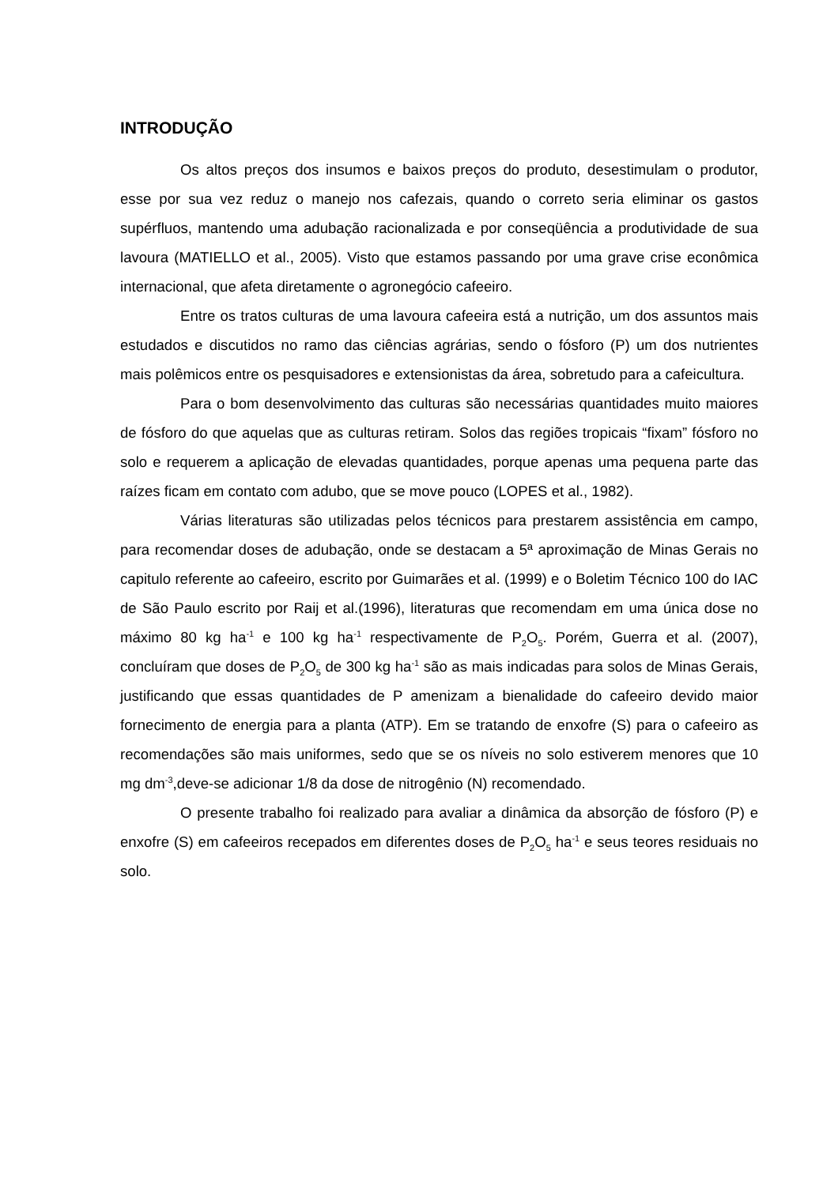INTRODUÇÃO
Os altos preços dos insumos e baixos preços do produto, desestimulam o produtor, esse por sua vez reduz o manejo nos cafezais, quando o correto seria eliminar os gastos supérfluos, mantendo uma adubação racionalizada e por conseqüência a produtividade de sua lavoura (MATIELLO et al., 2005). Visto que estamos passando por uma grave crise econômica internacional, que afeta diretamente o agronegócio cafeeiro.
Entre os tratos culturas de uma lavoura cafeeira está a nutrição, um dos assuntos mais estudados e discutidos no ramo das ciências agrárias, sendo o fósforo (P) um dos nutrientes mais polêmicos entre os pesquisadores e extensionistas da área, sobretudo para a cafeicultura.
Para o bom desenvolvimento das culturas são necessárias quantidades muito maiores de fósforo do que aquelas que as culturas retiram. Solos das regiões tropicais “fixam” fósforo no solo e requerem a aplicação de elevadas quantidades, porque apenas uma pequena parte das raízes ficam em contato com adubo, que se move pouco (LOPES et al., 1982).
Várias literaturas são utilizadas pelos técnicos para prestarem assistência em campo, para recomendar doses de adubação, onde se destacam a 5ª aproximação de Minas Gerais no capitulo referente ao cafeeiro, escrito por Guimarães et al. (1999) e o Boletim Técnico 100 do IAC de São Paulo escrito por Raij et al.(1996), literaturas que recomendam em uma única dose no máximo 80 kg ha<sup>-1</sup> e 100 kg ha<sup>-1</sup> respectivamente de P<sub>2</sub>O<sub>5</sub>. Porém, Guerra et al. (2007), concluíram que doses de P<sub>2</sub>O<sub>5</sub> de 300 kg ha<sup>-1</sup> são as mais indicadas para solos de Minas Gerais, justificando que essas quantidades de P amenizam a bienalidade do cafeeiro devido maior fornecimento de energia para a planta (ATP). Em se tratando de enxofre (S) para o cafeeiro as recomendações são mais uniformes, sedo que se os níveis no solo estiverem menores que 10 mg dm<sup>-3</sup>,deve-se adicionar 1/8 da dose de nitrogênio (N) recomendado.
O presente trabalho foi realizado para avaliar a dinâmica da absorção de fósforo (P) e enxofre (S) em cafeeiros recepados em diferentes doses de P<sub>2</sub>O<sub>5</sub> ha<sup>-1</sup> e seus teores residuais no solo.